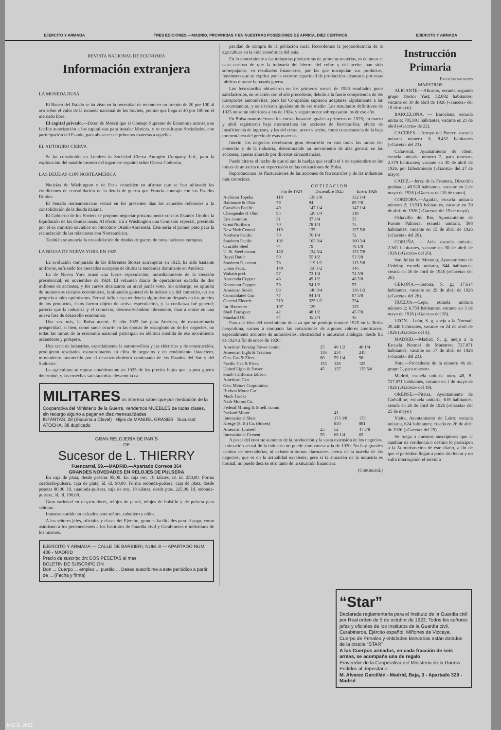EJERCITO Y ARMADA TRES EDICIONES.—MADRID, PROVINCIAS Y EN NUESTRAS POSESIONES DE AFRICA, DIEZ CENTIMOS EJERCITO Y ARMADA
REVISTA NACIONAL DE ECONOMIA
Información extranjera
LA MONEDA RUSA
El Banco del Estado se ha visto en la necesidad de reconocer un premio de 20 por 100 al oro sobre el valor de la moneda nacional de los Soviets, premio que llega al 40 por 100 en el mercado libre.
El capital privado.—Dicen de Moscú que el Consejo Supremo de Economía aconseja se facilite autorización a los capitalistas para instalar fábricas, y se constituyan Sociedades, con participación del Estado, para abastecer de primeras materias a aquéllas.
EL AUTOGIRO CIERVA
Se ha constituído en Londres la Sociedad Cierva Autogiro Company Ltd., para la explotación del notable invento del ingeniero español señor Cierva Codorníu.
LAS DEUDAS CON NORTEAMERICA
Noticias de Wáshington y de París coinciden en afirmar que se han ultimado las condiciones de consolidación de la deuda de guerra que Francia contrajo con los Estados Unidos.
El Senado norteamericano votará en los presentes días los acuerdos referentes a la consolidación de la deuda italiana.
El Gobierno de los Soviets se propone negociar próximamente con los Estados Unidos la liquidación de las deudas rusas. Al efecto, irá a Wáshington una Comisión especial, presidida por el ex ministro soviético en Stocolmo Osinki-Abolenski. Este sería el primer paso para la reanudación de las relaciones con Norteamérica.
También se anuncia la consolidación de deudas de guerra de otras naciones europeas.
LA BOLSA DE NUEVA YORK EN 1925
La evolución comparada de las diferentes Bolsas extranjeras en 1925, ha sido bastante uniforme, sufriendo los mercados europeos de títulos la tendencia dominante en América.
La de Nueva York acusó una fuerte especulación, inmediatamente de la elección presidencial, en noviembre de 1924. El volumen diario de operaciones excedía de dos millones de acciones, y los cursos alcanzaron un nivel jamás visto. Sin embargo, en opinión de numerosos círculos económicos, la situación general de la industria y del comercio, no era propicia a tales optimismos. Pero al influir esta tendencia algún tiempo después en los precios de los productos, éstos fueron objeto de activa especulación, y la confianza fué general; parecía que la industria y el comercio, desenvolviéndose libremente, iban a entrar en una nueva fase de desarrollo económico.
Una vez más, la Bolsa acertó. El año 1925 fué para América, de extraordinaria prosperidad, si bien, como suele ocurrir en las épocas de resurgimiento de los negocios, no todas las ramas de la economía nacional participan en idéntica medida de ese movimiento ascendente y próspero.
Una serie de industrias, especialmente la automovilista y las eléctricas y de construcción, produjeron resultados extraordinarios en cifra de negocios y en rendimiento financiero, movimiento favorecido por el desenvolvimiento continuado de los Estados del Sur y del Sudoeste.
La agricultura se repuso notablemente en 1925 de los precios bajos que la post guerra determinó, y las cosechas satisfactorias elevaron la ca-
MILITARES os interesa saber que por mediación de la Cooperativa del Ministerio de la Guerra, vendemos MUEBLES de todas clases, sin recargo alguno a pagar en diez mensualidades
INFANTAS, 28 (Esquina a Clavel) Hijos de MANUEL GRASES Sucursal: ATOCHA, 38 duplicado
GRAN RELOJERÍA DE PARÍS
— DE —
Sucesor de L. THIERRY
Fuencarral, 59.—MADRID.—Apartado Correos 364
GRANDES NOVEDADES EN RELOJES DE PULSERA
En caja de plata, desde pesetas 95,00. En caja oro, 18 kilates, íd. íd. 250,00. Forma cuadrada-pulsera, caja de plata, íd. íd. 90,00. Forma redonda-pulsera, caja de plata, desde pesetas 80,00. Id. cuadrada-pulsera, caja de oro, 18 kilates, desde ptas. 225,00. Id. redonda-pulsera, íd. íd. 190,00.
Gran variedad en despertadores, relojes de pared, relojes de bolsillo y de pulsera para señoras.
Inmenso surtido en calzados para señora, caballero y niños.
A los señores jefes, oficiales y clases del Ejército, grandes facilidades para el pago, como asimismo a los pertenecientes a los Institutos de Guardia civil y Carabineros e individuos de los mismos.
EJERCITO Y ARMADA — CALLE DE BARBIERI, NUM. 8 — APARTADO NUM. 436 - MADRID
Precio de suscripción: DOS PESETAS al mes
BOLETIN DE SUSCRIPCION
Don ... Cuerpo ... empleo ... pueblo ... Desea suscribirse a este periódico a partir de ... (Fecha y firma)
pacidad de compra de la población rural. Recordemos la preponderancia de la agricultura en la vida económica del país.
En lo concerniente a las industrias productoras de primeras materias, es de notar el caso curioso de que la industria del hierro, del cobre y del aceite, han sido sobrepujadas, en resultados financieros, por las que manipulan sus productos, fenómeno que se explica por la enorme capacidad de producción alcanzada por estas fábricas durante la pasada guerra.
Los ferrocarriles obtuvieron en los primeros meses de 1925 resultados poco satisfactorios, en relación con el año precedente, debido a la fuerte competencia de los transportes automóviles; pero las Compañías supieron adaptarse rápidamente a las circunstancias, y se sirvieron igualmente de ese medio. Los resultados definitivos de 1925 no serán inferiores a los de 1924, y seguramente sobrepasarán los de ese año.
En Bolsa mantuviéronse los cursos bastante iguales a primeros de 1925; en marzo y abril registraron baja momentánea las acciones de ferrocarriles, efecto de insuficiencia de ingresos, y las del cobre, acero y aceite, como consecuencia de la baja momentánea del precio de esas materias.
Interin, los negocios recobraron gran desarrollo en casi todas las ramas del comercio y de la industria, determinando un movimiento de alza general en las acciones, apenas alterado por diversas circunstancias.
Puede citarse el hecho de que ni aun la huelga que estalló el 1 de septiembre en las minas de antracita tuvo repercusión en las cotizaciones de Bolsa.
Reproducimos las fluctuaciones de las acciones de ferrocarriles y de las industrias más conocidas.
| | C O T I Z A C I O N | | |
| --- | --- | --- | --- |
| | Fin de 1924 | Diciembre 1925 | Enero 1926 |
| Atchison Topeka | 118 | 138 1/8 | 132 1/4 |
| Baltimore & Ohio | 79 | 94 | 89 7/8 |
| Canadian Pacific | 49 | 147 1/4 | 147 1/4 |
| Chesapeake & Ohio | 95 | 120 1/4 | 118 |
| Erie common | 31 | 37 3/4 | 35 |
| Great Northern | 70 | 78 1/4 | 75 |
| New York Central | 119 | 135 | 127 5/8 |
| Northern Pacific | 70 | 76 1/4 | 72 |
| Southern Pacific | 102 | 103 3/4 | 100 3/4 |
| Crucible Steel | 74 | 79 | 78 1/8 |
| U. St. Steel comm. | 120 | 134 3/4 | 133 7/8 |
| Royal Dutch | 50 | 55 1/2 | 53 5/8 |
| Southern R. comm. | 78 | 119 1/2 | 113 5/8 |
| Union Pacic. | 149 | 150 1/2 | 146 |
| Wabash pref. | 57 | 73 1/4 | 74 5/8 |
| Anaconda Copper | 48 | 49 1/2 | 46 5/8 |
| Kennecott Copper | 59 | 54 1/2 | 55 |
| American Smelt. | 98 | 140 3/4 | 136 1/2 |
| Consolidated Gas | 77 | 94 1/4 | 97 5/8 |
| General Electric | 319 | 325 1/2 | 334 |
| Int. Hamester | 107 | 129 | 125 |
| Shell Transport | 42 | 48 1/2 | 45 7/8 |
| Standard Oil | 44 | 45 3/4 | 46 |
Para dar idea del movimiento de alza que se produjo durante 1925 en la Bolsa neoyorkina, vamos a comparar las cotizaciones de algunos valores americanos, especialmente acciones de automóviles, electricidad e industrias análogas, desde fin de 1924 a fin de enero de 1926:
| American Foreing Power comm. | 25 | 40 1/2 | 40 1/4 |
| American Light & Traction | 136 | 254 | 245 |
| Gen. Gas & Elect. | 60 | 59 1/4 | 58 |
| Pacific Gas & Elect. | 153 | 128 | 125 |
| United Light & Power | 45 | 137 | 133 5/8 |
| South California Edison | | | |
| American Can | | | |
| Gen. Motors Corporation | | | |
| Hudson Motor Car | | | |
| Mack Trucks | | | |
| Nash Motors Co. | | | |
| Federal Mining & Smelt. comm. | | | |
| Packard Motor | | 41 | |
| International Shoe | | 173 3/8 | 173 |
| Kresge (S. S.) Co. (Stores) | | 850 | 881 |
| American Linseed | 25 | 52 | 47 3/8 |
| International Cement | 55 | 66 1/4 | 65 |
A pesar del enorme aumento de la producción y la vasta extensión de los negocios, la situación actual de la industria no puede compararse a la de 1920. No hay grandes «stoks» de mercaderías, ni existen síntomas alarmantes acerca de la marcha de los negocios, que es en la actualidad excelente; pero si la situación de la industria es normal, no puede decirse otro tanto de la situación financiera.
(Continuará.)
Instrucción Primaria
Escuelas vacantes
MAESTROS
ALICANTE.—Alicante, escuela segundo grupo Doctor Yust; 52.882 habitantes, vacante en 30 de abril de 1926 («Gaceta» del 19 de mayo).
BARCELONA. — Barcelona, escuela unitaria; 705.901 habitantes, vacante en 21 de abril («Gaceta» de 22).
CACERES.—Arroyo del Puerco, escuela unitaria número 3; 8.432 habitantes («Gaceta» del 23).
Cañaveral, Ayuntamiento de ídem; escuela unitaria número 2, para maestro, 2.379 habitantes; vacante en 30 de abril de 1926, por fallecimiento («Gaceta» del 27 de mayo).
CADIZ.—Jerez de la Frontera, Dirección graduada; 49.920 habitantes, vacante en 2 de mayo de 1926 («Gaceta» del 10 de mayo).
CORDOBA.—Aguilar, escuela unitaria número 2; 13.516 habitantes, vacante en 30 de abril de 1926 («Gaceta» del 19 de mayo).
Ochavillo del Río, Ayuntamiento de Puente Palmera; escuela unitaria, 588 habitantes; vacante en 15 de abril de 1926 («Gaceta» del 26).
CORUÑA. — Arés, escuela unitaria; 2.361 habitantes, vacante en 30 de abril de 1926 («Gaceta» del 26).
San Julián de Montojo, Ayuntamiento de Cedeira; escuela unitaria, 844 habitantes; creada en 26 de abril de 1926 («Gaceta» del 26).
GERONA.—Gerona, S. g.; 17.614 habitantes, vacante en 29 de abril de 1926 («Gaceta» del 26).
HUELVA.—Lepe, escuela unitaria número 2; 6.759 habitantes, vacante en 3 de mayo de 1926 («Gaceta» del 26).
LEON.—León, S. g. aneja a la Normal; 20.446 habitantes, vacante en 24 de abril de 1926 («Gaceta» del 4).
MADRID.—Madrid, S. g. aneja a la Escuela Normal de Maestros; 727.071 habitantes, vacante en 17 de abril de 1926 («Gaceta» del 23).
Nota.—Procedente de la número 46 del grupo C, para maestro.
Madrid, escuela unitaria núm. 48, B; 727.071 habitantes, vacante en 1 de mayo de 1926 («Gaceta» del 19).
ORENSE.—Piteira, Ayuntamiento de Carballino; escuela unitaria, 618 habitantes; creada en 26 de abril de 1926 («Gaceta» del 25 de mayo).
Vieite, Ayuntamiento de Leiro; escuela unitaria, 624 habitantes; creada en 26 de abril de 1926 («Gaceta» del 25).
Se ruega a nuestros suscriptores que al cambiar de residencia o destino lo participen a la Administración de este diario, a fin de que el periódico llegue a poder del lector y no sufra interrupción el servicio
“Star”
Declarada reglamentaria para el Instituto de la Guardia civil por Real orden de 5 de octubre de 1922. Todos los señores jefes y oficiales de los Institutos de la Guardia civil, Carabineros, Ejército español, Miñones de Vizcaya, Cuerpo de Penales y entidades Bancarias están dotados de la pistola “STAR”
A los Cuerpos armados, en cada fracción de seis armas, se acompaña una de regalo
Proveedor de la Cooperativa del Ministerio de la Guerra
Pedidos al depositario:
M. Alvarez Garcillán - Madrid, Baja, 3 - Apartado 329 - Madrid
M.C.D. 2022